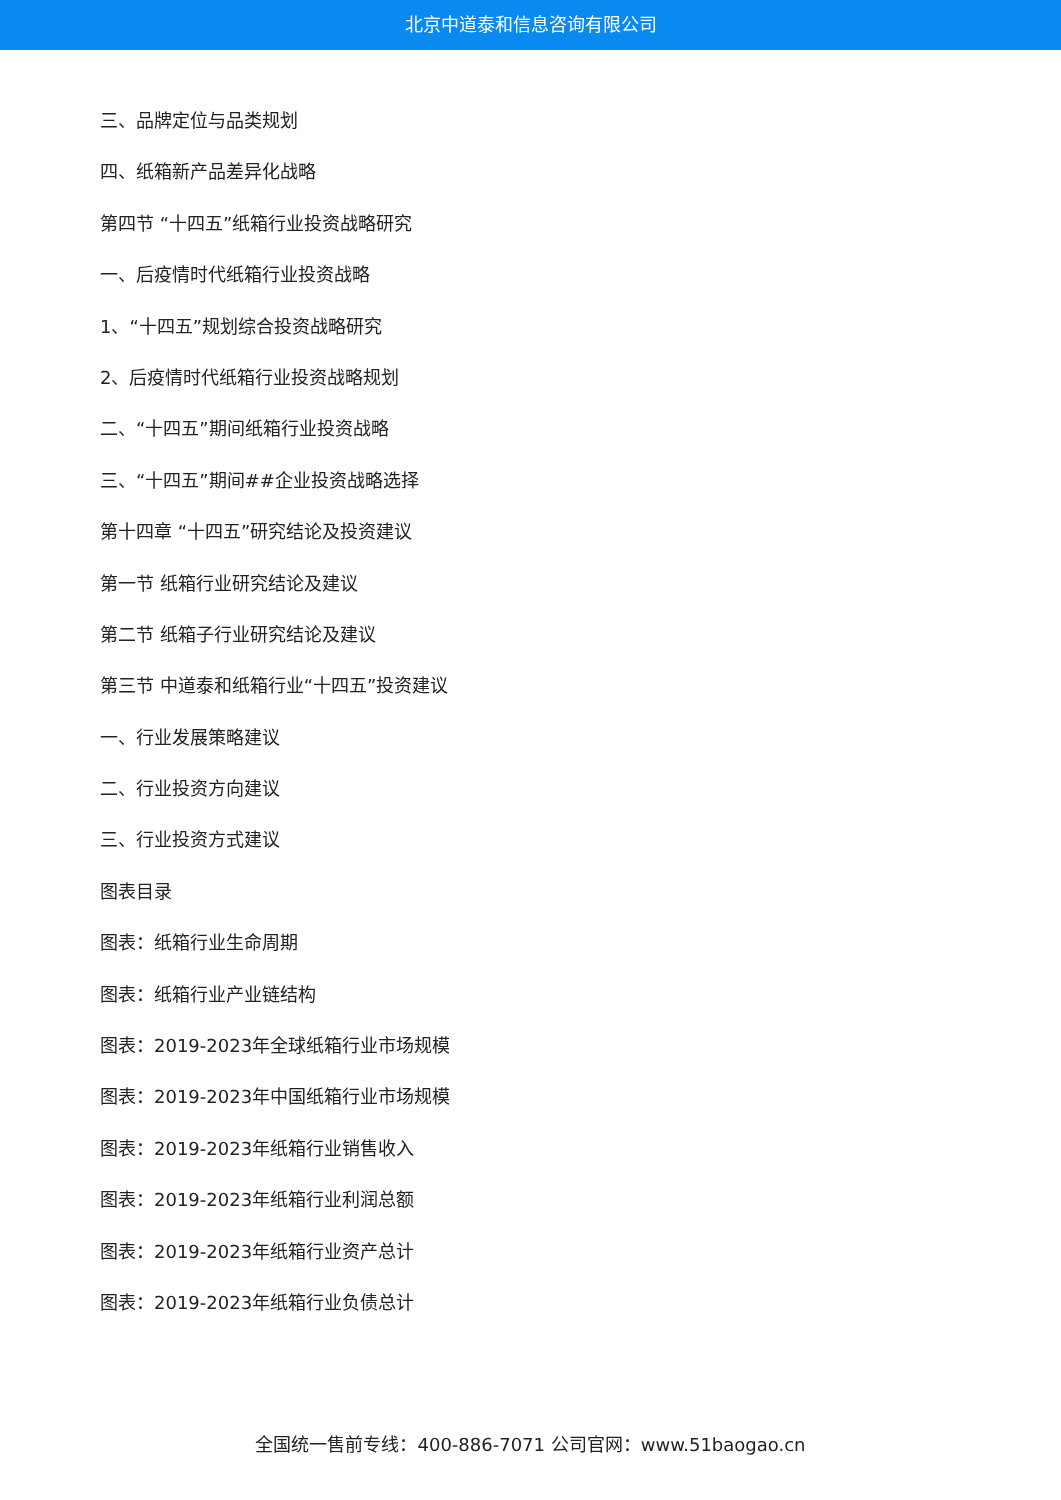北京中道泰和信息咨询有限公司
三、品牌定位与品类规划
四、纸箱新产品差异化战略
第四节 “十四五”纸箱行业投资战略研究
一、后疫情时代纸箱行业投资战略
1、“十四五”规划综合投资战略研究
2、后疫情时代纸箱行业投资战略规划
二、“十四五”期间纸箱行业投资战略
三、“十四五”期间##企业投资战略选择
第十四章 “十四五”研究结论及投资建议
第一节 纸箱行业研究结论及建议
第二节 纸箱子行业研究结论及建议
第三节 中道泰和纸箱行业“十四五”投资建议
一、行业发展策略建议
二、行业投资方向建议
三、行业投资方式建议
图表目录
图表：纸箱行业生命周期
图表：纸箱行业产业链结构
图表：2019-2023年全球纸箱行业市场规模
图表：2019-2023年中国纸箱行业市场规模
图表：2019-2023年纸箱行业销售收入
图表：2019-2023年纸箱行业利润总额
图表：2019-2023年纸箱行业资产总计
图表：2019-2023年纸箱行业负债总计
全国统一售前专线：400-886-7071 公司官网：www.51baogao.cn